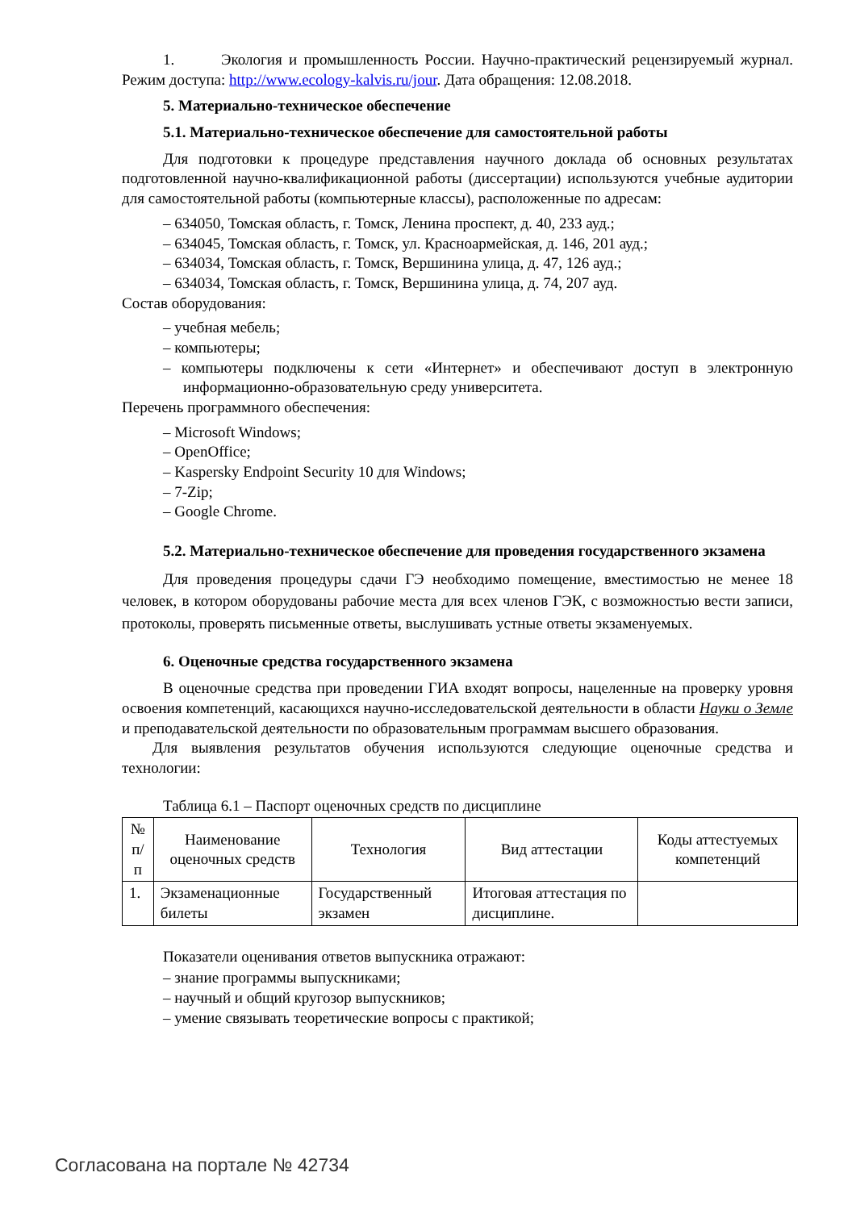1. Экология и промышленность России. Научно-практический рецензируемый журнал. Режим доступа: http://www.ecology-kalvis.ru/jour. Дата обращения: 12.08.2018.
5. Материально-техническое обеспечение
5.1. Материально-техническое обеспечение для самостоятельной работы
Для подготовки к процедуре представления научного доклада об основных результатах подготовленной научно-квалификационной работы (диссертации) используются учебные аудитории для самостоятельной работы (компьютерные классы), расположенные по адресам:
– 634050, Томская область, г. Томск, Ленина проспект, д. 40, 233 ауд.;
– 634045, Томская область, г. Томск, ул. Красноармейская, д. 146, 201 ауд.;
– 634034, Томская область, г. Томск, Вершинина улица, д. 47, 126 ауд.;
– 634034, Томская область, г. Томск, Вершинина улица, д. 74, 207 ауд.
Состав оборудования:
– учебная мебель;
– компьютеры;
– компьютеры подключены к сети «Интернет» и обеспечивают доступ в электронную информационно-образовательную среду университета.
Перечень программного обеспечения:
– Microsoft Windows;
– OpenOffice;
– Kaspersky Endpoint Security 10 для Windows;
– 7-Zip;
– Google Chrome.
5.2. Материально-техническое обеспечение для проведения государственного экзамена
Для проведения процедуры сдачи ГЭ необходимо помещение, вместимостью не менее 18 человек, в котором оборудованы рабочие места для всех членов ГЭК, с возможностью вести записи, протоколы, проверять письменные ответы, выслушивать устные ответы экзаменуемых.
6. Оценочные средства государственного экзамена
В оценочные средства при проведении ГИА входят вопросы, нацеленные на проверку уровня освоения компетенций, касающихся научно-исследовательской деятельности в области Науки о Земле и преподавательской деятельности по образовательным программам высшего образования.
Для выявления результатов обучения используются следующие оценочные средства и технологии:
Таблица 6.1 – Паспорт оценочных средств по дисциплине
| № п/п | Наименование оценочных средств | Технология | Вид аттестации | Коды аттестуемых компетенций |
| 1. | Экзаменационные билеты | Государственный экзамен | Итоговая аттестация по дисциплине. | |
Показатели оценивания ответов выпускника отражают:
– знание программы выпускниками;
– научный и общий кругозор выпускников;
– умение связывать теоретические вопросы с практикой;
Согласована на портале № 42734